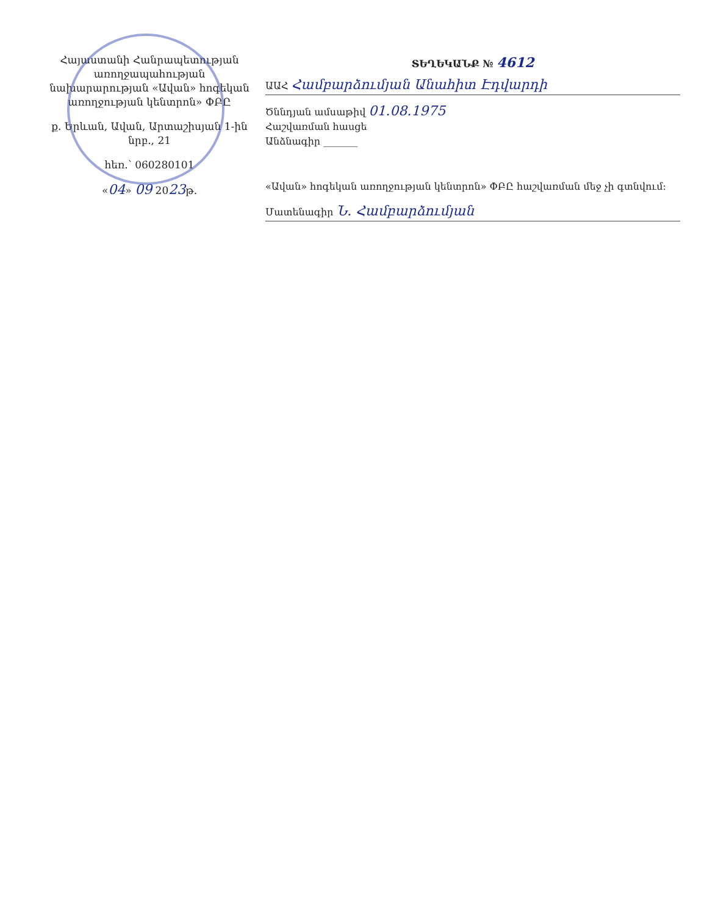Հայաստանի Հանրապետության առողջապահության նախարարության «Ավան» հոգեկան առողջության կենտրոն» ՓԲԸ
ք. Երևան, Ավան, Արտաշիսյան 1-ին նրբ., 21
հեռ.՝ 060280101
«04» 09 2023թ.
ՏԵՂԵԿԱՆՔ № 4612
ԱԱՀ Համբարձումյան Անահիտ Էդվարդի
Ծննդյան ամսաթիվ 01.08.1975
Հաշվառման հասցե
Անձնագիր _______
«Ավան» հոգեկան առողջության կենտրոն» ՓԲԸ հաշվառման մեջ չի գտնվում:
Մատենագիր Ն. Համբարձումյան